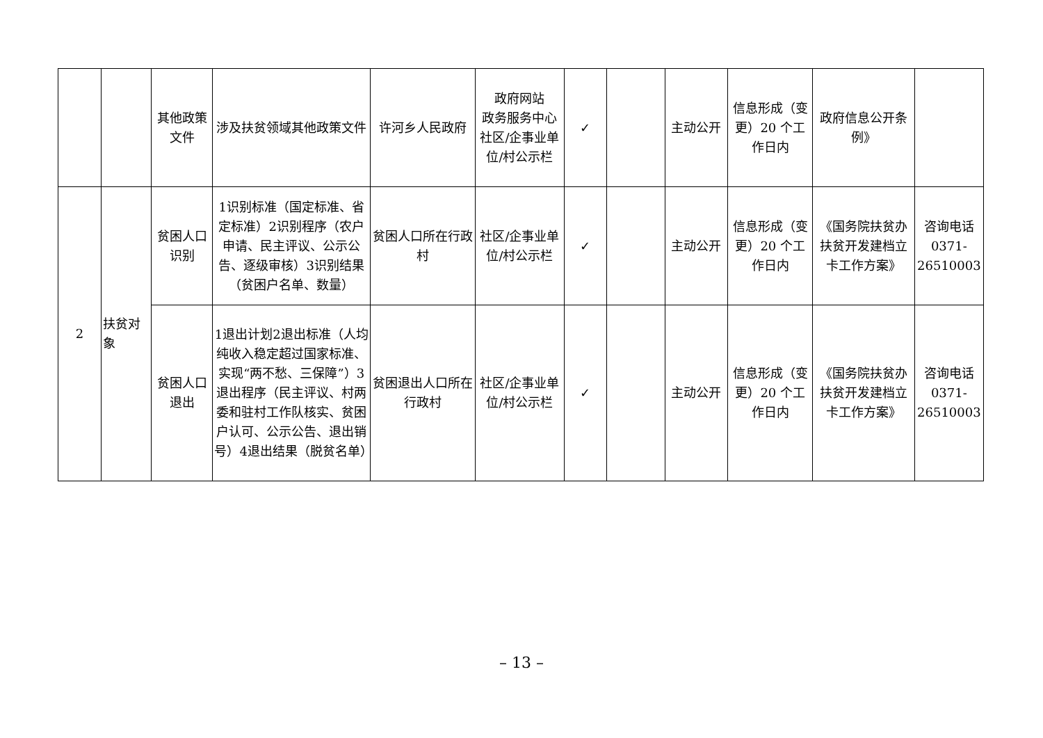| | | 其他政策文件 | 涉及扶贫领域其他政策文件 | 许河乡人民政府 | 政府网站 政务服务中心 社区/企事业单位/村公示栏 | ✓ | | 主动公开 | 信息形成（变更）20 个工作日内 | 政府信息公开条例》 | |
| 2 | 扶贫对象 | 贫困人口识别 | 1识别标准（国定标准、省定标准）2识别程序（农户申请、民主评议、公示公告、逐级审核）3识别结果（贫困户名单、数量） | 贫困人口所在行政村 | 社区/企事业单位/村公示栏 | ✓ | | 主动公开 | 信息形成（变更）20 个工作日内 | 《国务院扶贫办扶贫开发建档立卡工作方案》 | 咨询电话 0371-26510003 |
| | | 贫困人口退出 | 1退出计划2退出标准（人均纯收入稳定超过国家标准、实现“两不愁、三保障”）3退出程序（民主评议、村两委和驻村工作队核实、贫困户认可、公示公告、退出销号）4退出结果（脱贫名单） | 贫困退出人口所在行政村 | 社区/企事业单位/村公示栏 | ✓ | | 主动公开 | 信息形成（变更）20 个工作日内 | 《国务院扶贫办扶贫开发建档立卡工作方案》 | 咨询电话 0371-26510003 |
– 13 –